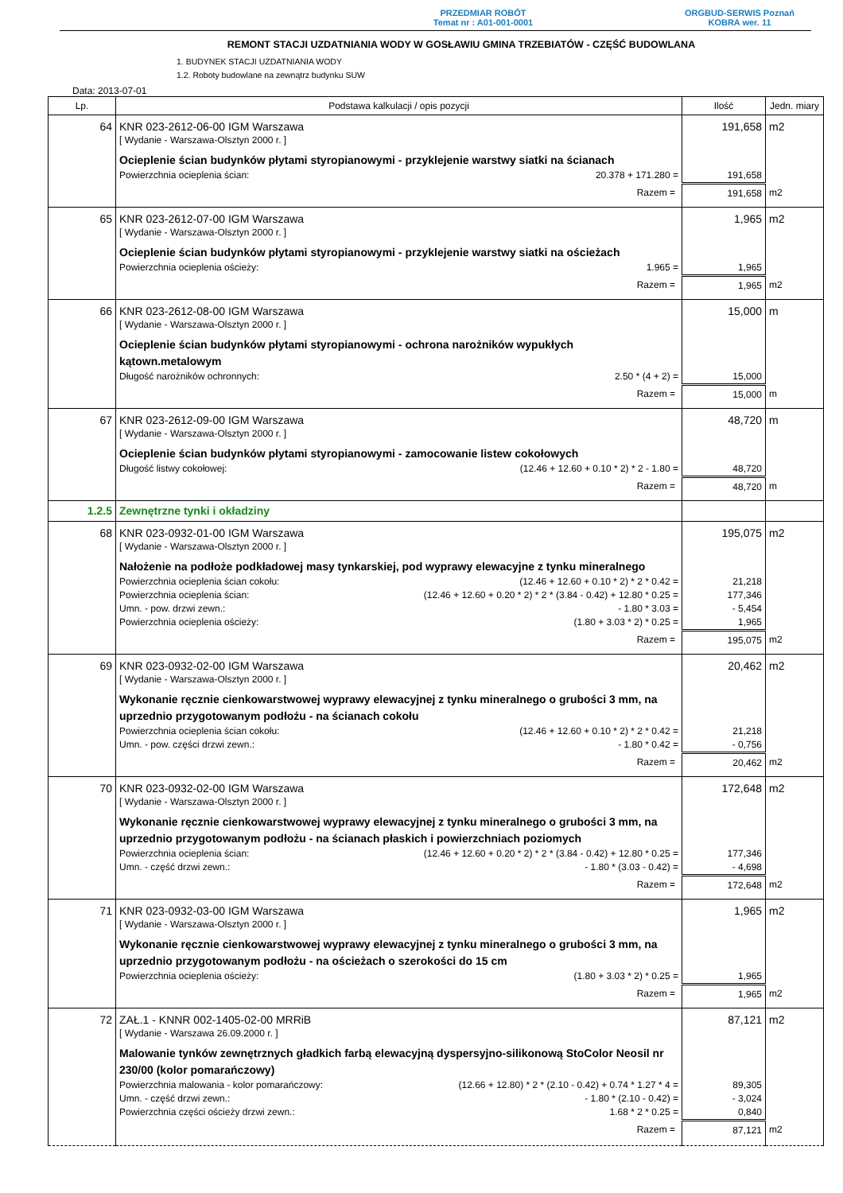PRZEDMIAR ROBÓT
Temat nr : A01-001-0001
ORGBUD-SERWIS Poznań
KOBRA wer. 11
REMONT STACJI UZDATNIANIA WODY W GOSŁAWIU GMINA TRZEBIATÓW - CZĘŚĆ BUDOWLANA
1. BUDYNEK STACJI UZDATNIANIA WODY
1.2. Roboty budowlane na zewnątrz budynku SUW
Data: 2013-07-01
| Lp. | Podstawa kalkulacji / opis pozycji | Ilość | Jedn. miary |
| --- | --- | --- | --- |
| 64 | KNR 023-2612-06-00 IGM Warszawa | 191,658 | m2 |
| | [ Wydanie - Warszawa-Olsztyn 2000 r. ] | | |
| | Ocieplenie ścian budynków płytami styropianowymi - przyklejenie warstwy siatki na ścianach | | |
| | Powierzchnia ocieplenia ścian: 20.378 + 171.280 = | 191,658 | |
| | Razem = | 191,658 | m2 |
| 65 | KNR 023-2612-07-00 IGM Warszawa | 1,965 | m2 |
| | [ Wydanie - Warszawa-Olsztyn 2000 r. ] | | |
| | Ocieplenie ścian budynków płytami styropianowymi - przyklejenie warstwy siatki na ościeżach | | |
| | Powierzchnia ocieplenia ościeży: 1.965 = | 1,965 | |
| | Razem = | 1,965 | m2 |
| 66 | KNR 023-2612-08-00 IGM Warszawa | 15,000 | m |
| | [ Wydanie - Warszawa-Olsztyn 2000 r. ] | | |
| | Ocieplenie ścian budynków płytami styropianowymi - ochrona narożników wypukłych kątown.metalowym | | |
| | Długość narożników ochronnych: 2.50 * (4 + 2) = | 15,000 | |
| | Razem = | 15,000 | m |
| 67 | KNR 023-2612-09-00 IGM Warszawa | 48,720 | m |
| | [ Wydanie - Warszawa-Olsztyn 2000 r. ] | | |
| | Ocieplenie ścian budynków płytami styropianowymi - zamocowanie listew cokołowych | | |
| | Długość listwy cokołowej: (12.46 + 12.60 + 0.10 * 2) * 2 - 1.80 = | 48,720 | |
| | Razem = | 48,720 | m |
| 1.2.5 | Zewnętrzne tynki i okładziny | | |
| 68 | KNR 023-0932-01-00 IGM Warszawa | 195,075 | m2 |
| | [ Wydanie - Warszawa-Olsztyn 2000 r. ] | | |
| | Nałożenie na podłoże podkładowej masy tynkarskiej, pod wyprawy elewacyjne z tynku mineralnego | | |
| | Powierzchnia ocieplenia ścian cokołu: (12.46 + 12.60 + 0.10 * 2) * 2 * 0.42 = | 21,218 | |
| | Powierzchnia ocieplenia ścian: (12.46 + 12.60 + 0.20 * 2) * 2 * (3.84 - 0.42) + 12.80 * 0.25 = | 177,346 | |
| | Umn. - pow. drzwi zewn.: - 1.80 * 3.03 = | - 5,454 | |
| | Powierzchnia ocieplenia ościeży: (1.80 + 3.03 * 2) * 0.25 = | 1,965 | |
| | Razem = | 195,075 | m2 |
| 69 | KNR 023-0932-02-00 IGM Warszawa | 20,462 | m2 |
| | [ Wydanie - Warszawa-Olsztyn 2000 r. ] | | |
| | Wykonanie ręcznie cienkowarstwowej wyprawy elewacyjnej z tynku mineralnego o grubości 3 mm, na uprzednio przygotowanym podłożu - na ścianach cokołu | | |
| | Powierzchnia ocieplenia ścian cokołu: (12.46 + 12.60 + 0.10 * 2) * 2 * 0.42 = | 21,218 | |
| | Umn. - pow. części drzwi zewn.: - 1.80 * 0.42 = | - 0,756 | |
| | Razem = | 20,462 | m2 |
| 70 | KNR 023-0932-02-00 IGM Warszawa | 172,648 | m2 |
| | [ Wydanie - Warszawa-Olsztyn 2000 r. ] | | |
| | Wykonanie ręcznie cienkowarstwowej wyprawy elewacyjnej z tynku mineralnego o grubości 3 mm, na uprzednio przygotowanym podłożu - na ścianach płaskich i powierzchniach poziomych | | |
| | Powierzchnia ocieplenia ścian: (12.46 + 12.60 + 0.20 * 2) * 2 * (3.84 - 0.42) + 12.80 * 0.25 = | 177,346 | |
| | Umn. - część drzwi zewn.: - 1.80 * (3.03 - 0.42) = | - 4,698 | |
| | Razem = | 172,648 | m2 |
| 71 | KNR 023-0932-03-00 IGM Warszawa | 1,965 | m2 |
| | [ Wydanie - Warszawa-Olsztyn 2000 r. ] | | |
| | Wykonanie ręcznie cienkowarstwowej wyprawy elewacyjnej z tynku mineralnego o grubości 3 mm, na uprzednio przygotowanym podłożu - na ościeżach o szerokości do 15 cm | | |
| | Powierzchnia ocieplenia ościeży: (1.80 + 3.03 * 2) * 0.25 = | 1,965 | |
| | Razem = | 1,965 | m2 |
| 72 | ZAŁ.1 - KNNR 002-1405-02-00 MRRiB | 87,121 | m2 |
| | [ Wydanie - Warszawa 26.09.2000 r. ] | | |
| | Malowanie tynków zewnętrznych gładkich farbą elewacyjną dyspersyjno-silikonową StoColor Neosil nr 230/00 (kolor pomarańczowy) | | |
| | Powierzchnia malowania - kolor pomarańczowy: (12.66 + 12.80) * 2 * (2.10 - 0.42) + 0.74 * 1.27 * 4 = | 89,305 | |
| | Umn. - część drzwi zewn.: - 1.80 * (2.10 - 0.42) = | - 3,024 | |
| | Powierzchnia części ościeży drzwi zewn.: 1.68 * 2 * 0.25 = | 0,840 | |
| | Razem = | 87,121 | m2 |